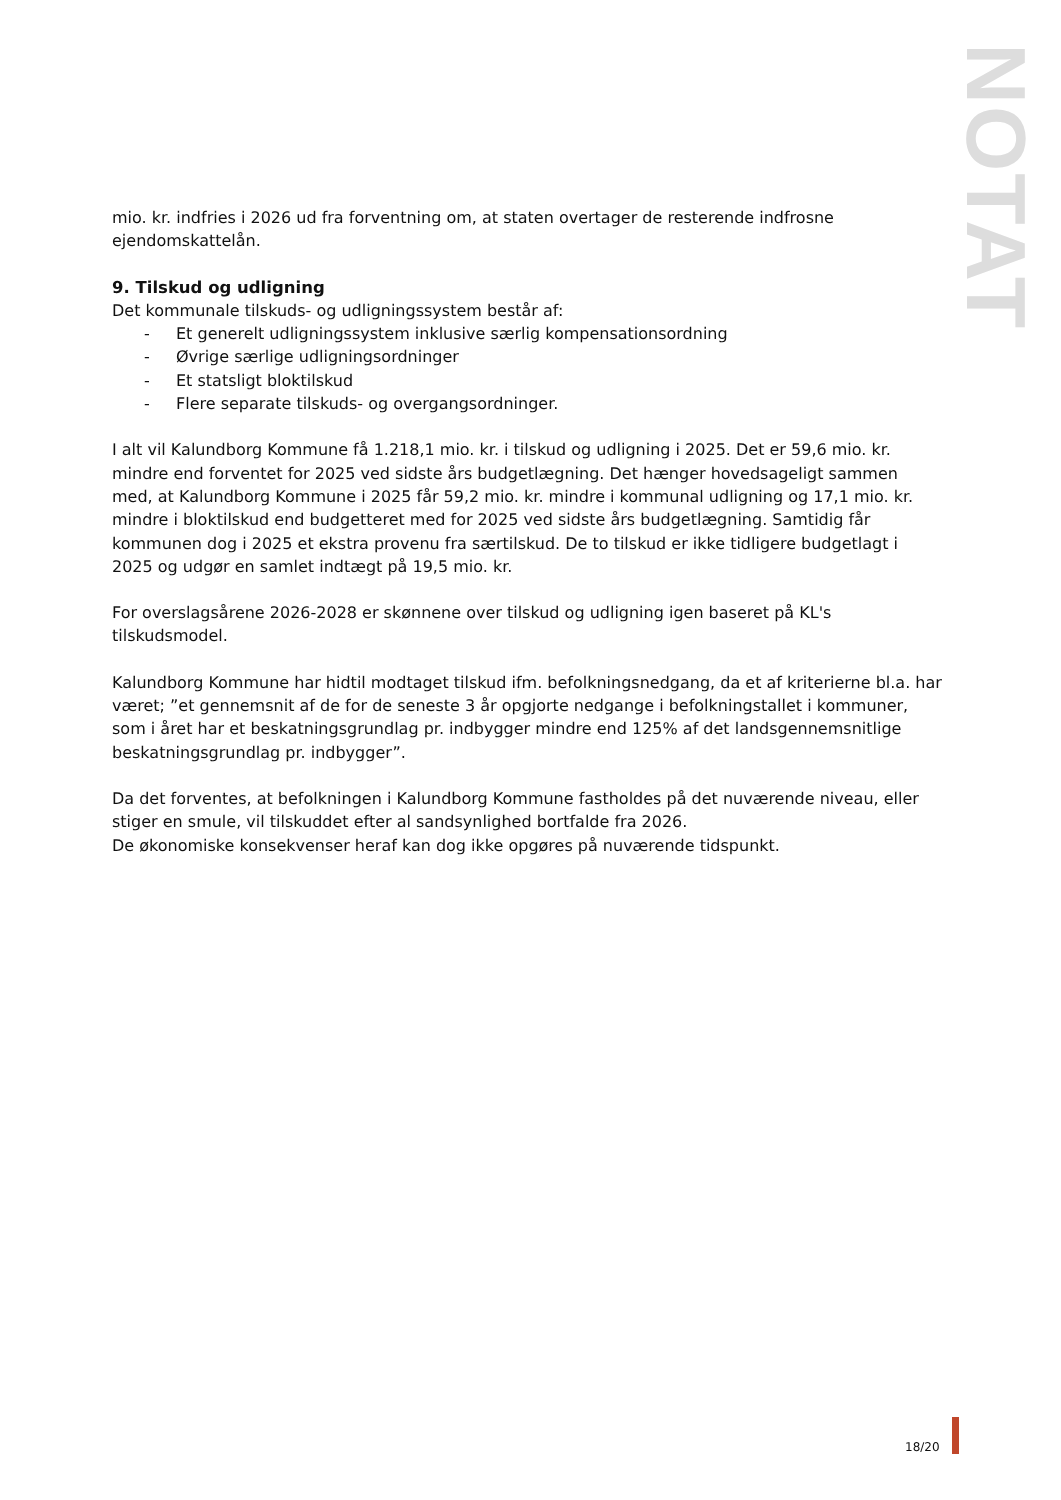NOTAT
mio. kr. indfries i 2026 ud fra forventning om, at staten overtager de resterende indfrosne ejendomskattelån.
9. Tilskud og udligning
Det kommunale tilskuds- og udligningssystem består af:
- Et generelt udligningssystem inklusive særlig kompensationsordning
- Øvrige særlige udligningsordninger
- Et statsligt bloktilskud
- Flere separate tilskuds- og overgangsordninger.
I alt vil Kalundborg Kommune få 1.218,1 mio. kr. i tilskud og udligning i 2025. Det er 59,6 mio. kr. mindre end forventet for 2025 ved sidste års budgetlægning. Det hænger hovedsageligt sammen med, at Kalundborg Kommune i 2025 får 59,2 mio. kr. mindre i kommunal udligning og 17,1 mio. kr. mindre i bloktilskud end budgetteret med for 2025 ved sidste års budgetlægning. Samtidig får kommunen dog i 2025 et ekstra provenu fra særtilskud. De to tilskud er ikke tidligere budgetlagt i 2025 og udgør en samlet indtægt på 19,5 mio. kr.
For overslagsårene 2026-2028 er skønnene over tilskud og udligning igen baseret på KL's tilskudsmodel.
Kalundborg Kommune har hidtil modtaget tilskud ifm. befolkningsnedgang, da et af kriterierne bl.a. har været; ”et gennemsnit af de for de seneste 3 år opgjorte nedgange i befolkningstallet i kommuner, som i året har et beskatningsgrundlag pr. indbygger mindre end 125% af det landsgennemsnitlige beskatningsgrundlag pr. indbygger”.
Da det forventes, at befolkningen i Kalundborg Kommune fastholdes på det nuværende niveau, eller stiger en smule, vil tilskuddet efter al sandsynlighed bortfalde fra 2026.
De økonomiske konsekvenser heraf kan dog ikke opgøres på nuværende tidspunkt.
18/20